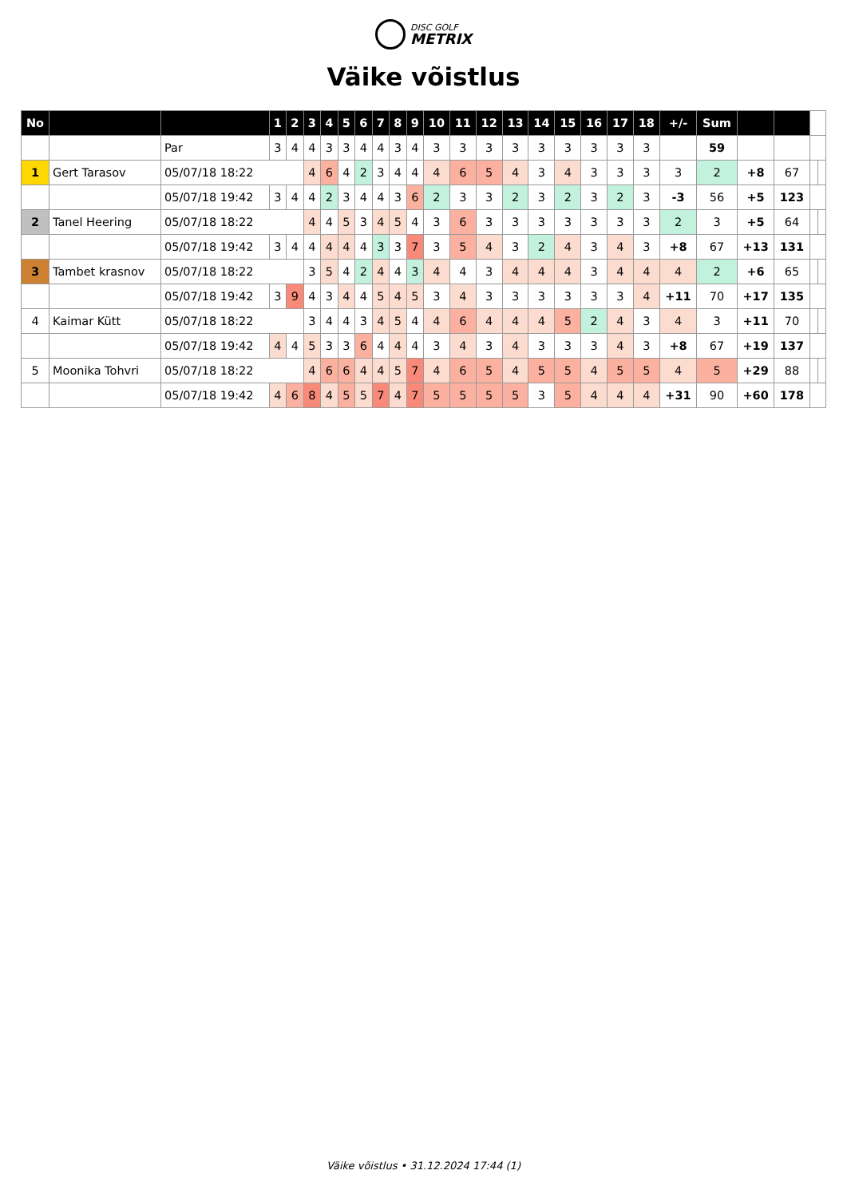DISC GOLF METRIX
Väike võistlus
| No | | | 1 | 2 | 3 | 4 | 5 | 6 | 7 | 8 | 9 | 10 | 11 | 12 | 13 | 14 | 15 | 16 | 17 | 18 | +/- | Sum | | | | |
| --- | --- | --- | --- | --- | --- | --- | --- | --- | --- | --- | --- | --- | --- | --- | --- | --- | --- | --- | --- | --- | --- | --- | --- | --- | --- | --- |
| | | Par | 3 | 4 | 4 | 3 | 3 | 4 | 4 | 3 | 4 | 3 | 3 | 3 | 3 | 3 | 3 | 3 | 3 | 3 | | 59 | | | | |
| 1 | Gert Tarasov | 05/07/18 18:22 | | | 4 | 6 | 4 | 2 | 3 | 4 | 4 | 4 | 6 | 5 | 4 | 3 | 4 | 3 | 3 | 3 | 3 | 2 | +8 | 67 | | |
| | | 05/07/18 19:42 | 3 | 4 | 4 | 2 | 3 | 4 | 4 | 3 | 6 | 2 | 3 | 3 | 2 | 3 | 2 | 3 | 2 | 3 | -3 | 56 | +5 | 123 | | |
| 2 | Tanel Heering | 05/07/18 18:22 | | | 4 | 4 | 5 | 3 | 4 | 5 | 4 | 3 | 6 | 3 | 3 | 3 | 3 | 3 | 3 | 3 | 2 | 3 | +5 | 64 | | |
| | | 05/07/18 19:42 | 3 | 4 | 4 | 4 | 4 | 4 | 3 | 3 | 7 | 3 | 5 | 4 | 3 | 2 | 4 | 3 | 4 | 3 | +8 | 67 | +13 | 131 | | |
| 3 | Tambet krasnov | 05/07/18 18:22 | | | 3 | 5 | 4 | 2 | 4 | 4 | 3 | 4 | 4 | 3 | 4 | 4 | 4 | 3 | 4 | 4 | 4 | 2 | +6 | 65 | | |
| | | 05/07/18 19:42 | 3 | 9 | 4 | 3 | 4 | 4 | 5 | 4 | 5 | 3 | 4 | 3 | 3 | 3 | 3 | 3 | 3 | 4 | +11 | 70 | +17 | 135 | | |
| 4 | Kaimar Kütt | 05/07/18 18:22 | | | 3 | 4 | 4 | 3 | 4 | 5 | 4 | 4 | 6 | 4 | 4 | 4 | 5 | 2 | 4 | 3 | 4 | 3 | +11 | 70 | | |
| | | 05/07/18 19:42 | 4 | 4 | 5 | 3 | 3 | 6 | 4 | 4 | 4 | 3 | 4 | 3 | 4 | 3 | 3 | 3 | 4 | 3 | +8 | 67 | +19 | 137 | | |
| 5 | Moonika Tohvri | 05/07/18 18:22 | | | 4 | 6 | 6 | 4 | 4 | 5 | 7 | 4 | 6 | 5 | 4 | 5 | 5 | 4 | 5 | 5 | 4 | 5 | +29 | 88 | | |
| | | 05/07/18 19:42 | 4 | 6 | 8 | 4 | 5 | 5 | 7 | 4 | 7 | 5 | 5 | 5 | 5 | 3 | 5 | 4 | 4 | 4 | +31 | 90 | +60 | 178 | | |
Väike võistlus • 31.12.2024 17:44 (1)